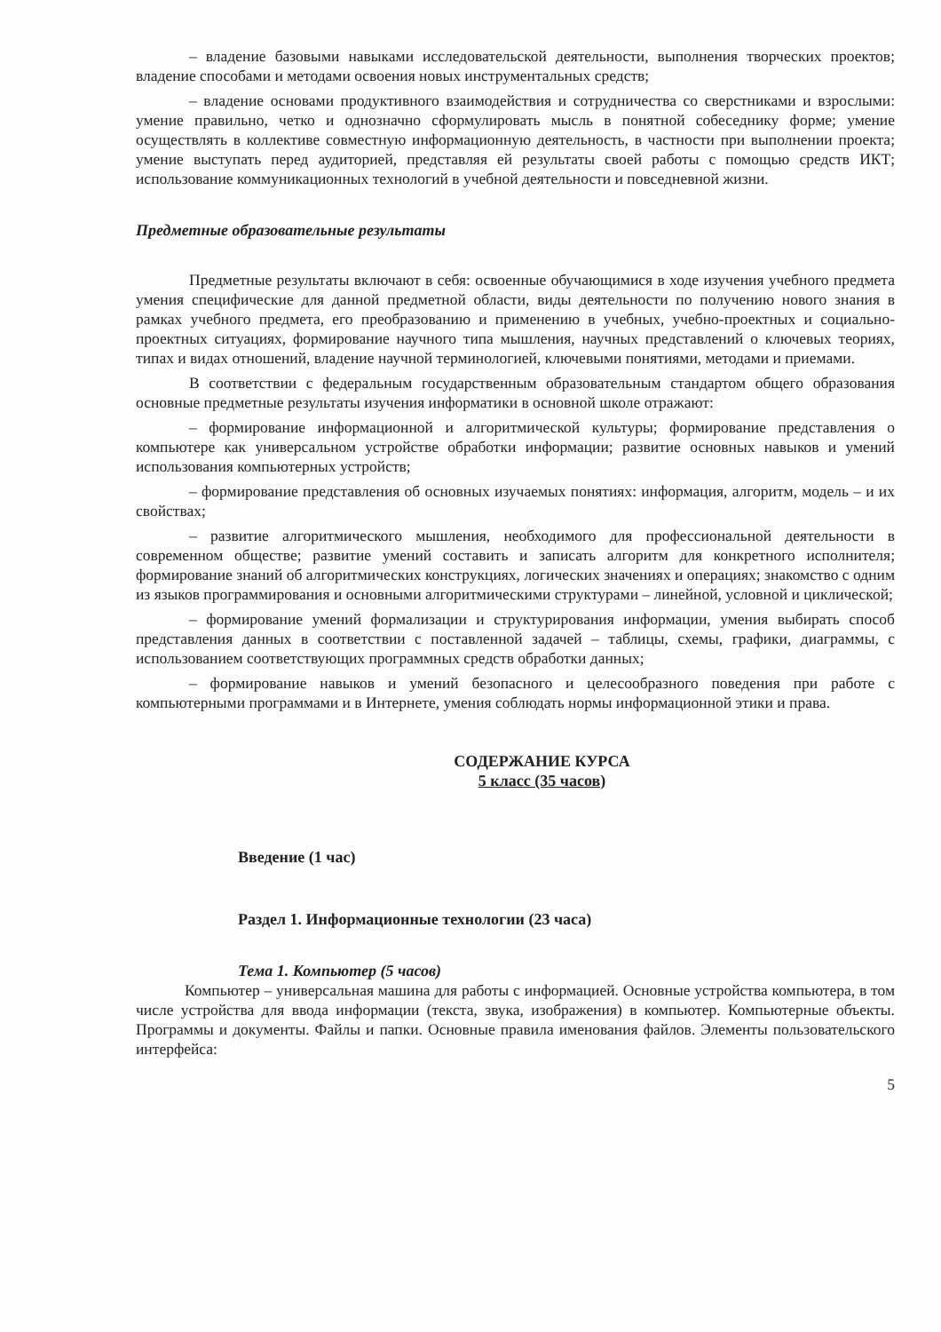– владение базовыми навыками исследовательской деятельности, выполнения творческих проектов; владение способами и методами освоения новых инструментальных средств;
– владение основами продуктивного взаимодействия и сотрудничества со сверстниками и взрослыми: умение правильно, четко и однозначно сформулировать мысль в понятной собеседнику форме; умение осуществлять в коллективе совместную информационную деятельность, в частности при выполнении проекта; умение выступать перед аудиторией, представляя ей результаты своей работы с помощью средств ИКТ; использование коммуникационных технологий в учебной деятельности и повседневной жизни.
Предметные образовательные результаты
Предметные результаты включают в себя: освоенные обучающимися в ходе изучения учебного предмета умения специфические для данной предметной области, виды деятельности по получению нового знания в рамках учебного предмета, его преобразованию и применению в учебных, учебно-проектных и социально-проектных ситуациях, формирование научного типа мышления, научных представлений о ключевых теориях, типах и видах отношений, владение научной терминологией, ключевыми понятиями, методами и приемами.
В соответствии с федеральным государственным образовательным стандартом общего образования основные предметные результаты изучения информатики в основной школе отражают:
– формирование информационной и алгоритмической культуры; формирование представления о компьютере как универсальном устройстве обработки информации; развитие основных навыков и умений использования компьютерных устройств;
– формирование представления об основных изучаемых понятиях: информация, алгоритм, модель – и их свойствах;
– развитие алгоритмического мышления, необходимого для профессиональной деятельности в современном обществе; развитие умений составить и записать алгоритм для конкретного исполнителя; формирование знаний об алгоритмических конструкциях, логических значениях и операциях; знакомство с одним из языков программирования и основными алгоритмическими структурами – линейной, условной и циклической;
– формирование умений формализации и структурирования информации, умения выбирать способ представления данных в соответствии с поставленной задачей – таблицы, схемы, графики, диаграммы, с использованием соответствующих программных средств обработки данных;
– формирование навыков и умений безопасного и целесообразного поведения при работе с компьютерными программами и в Интернете, умения соблюдать нормы информационной этики и права.
СОДЕРЖАНИЕ КУРСА
5 класс (35 часов)
Введение (1 час)
Раздел 1. Информационные технологии (23 часа)
Тема 1. Компьютер (5 часов)
Компьютер – универсальная машина для работы с информацией. Основные устройства компьютера, в том числе устройства для ввода информации (текста, звука, изображения) в компьютер. Компьютерные объекты. Программы и документы. Файлы и папки. Основные правила именования файлов. Элементы пользовательского интерфейса:
5